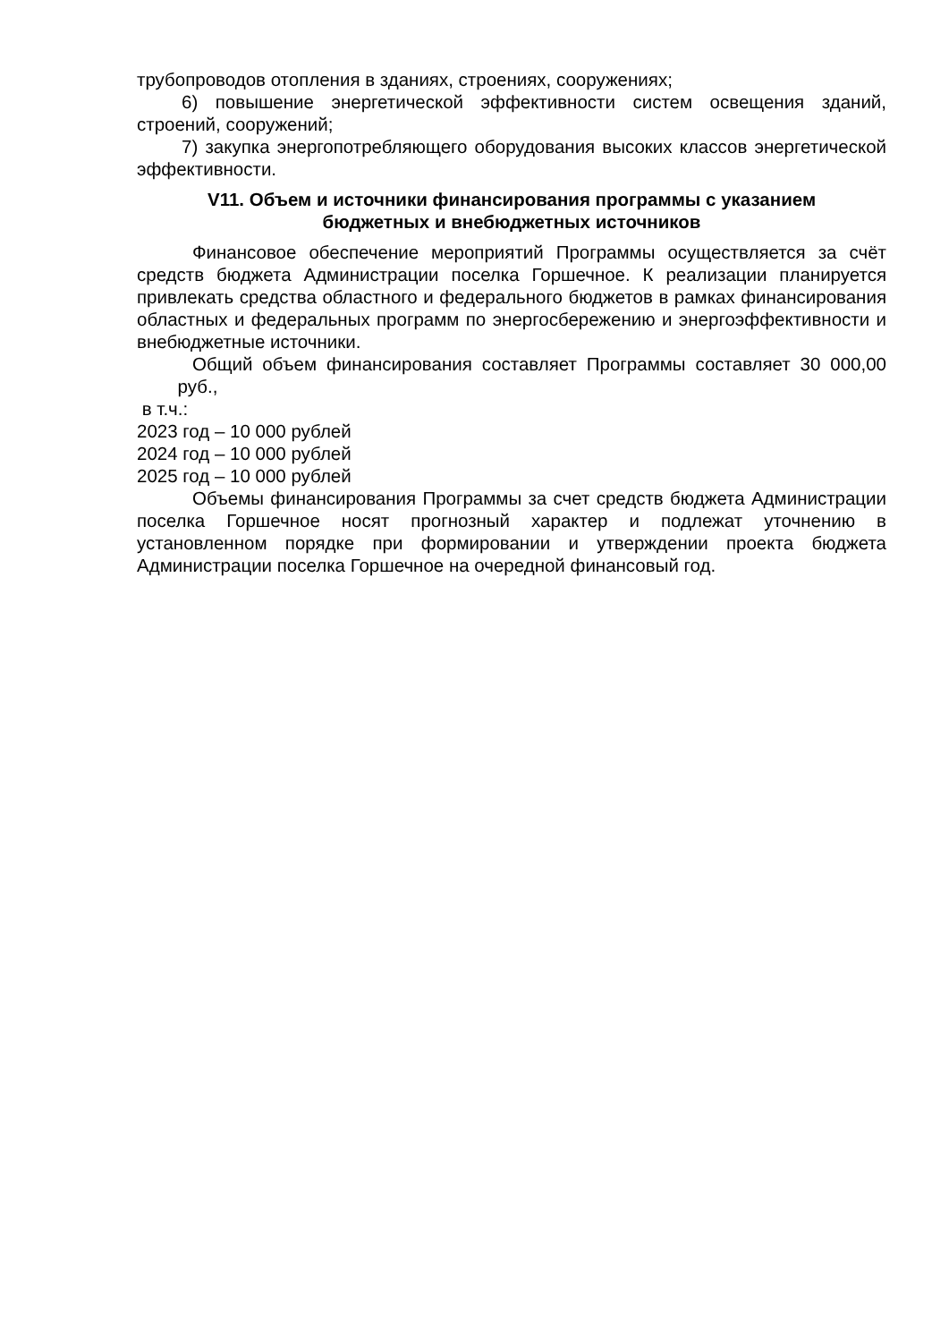трубопроводов отопления в зданиях, строениях, сооружениях;
6) повышение энергетической эффективности систем освещения зданий, строений, сооружений;
7) закупка энергопотребляющего оборудования высоких классов энергетической эффективности.
V11. Объем и источники финансирования программы с указанием
бюджетных и внебюджетных источников
Финансовое обеспечение мероприятий Программы осуществляется за счёт средств бюджета Администрации поселка Горшечное. К реализации планируется привлекать средства областного и федерального бюджетов в рамках финансирования областных и федеральных программ по энергосбережению и энергоэффективности и внебюджетные источники.
Общий объем финансирования составляет Программы составляет 30 000,00 руб.,
в т.ч.:
2023 год – 10 000 рублей
2024 год – 10 000 рублей
2025 год – 10 000 рублей
Объемы финансирования Программы за счет средств бюджета Администрации поселка Горшечное носят прогнозный характер и подлежат уточнению в установленном порядке при формировании и утверждении проекта бюджета Администрации поселка Горшечное на очередной финансовый год.